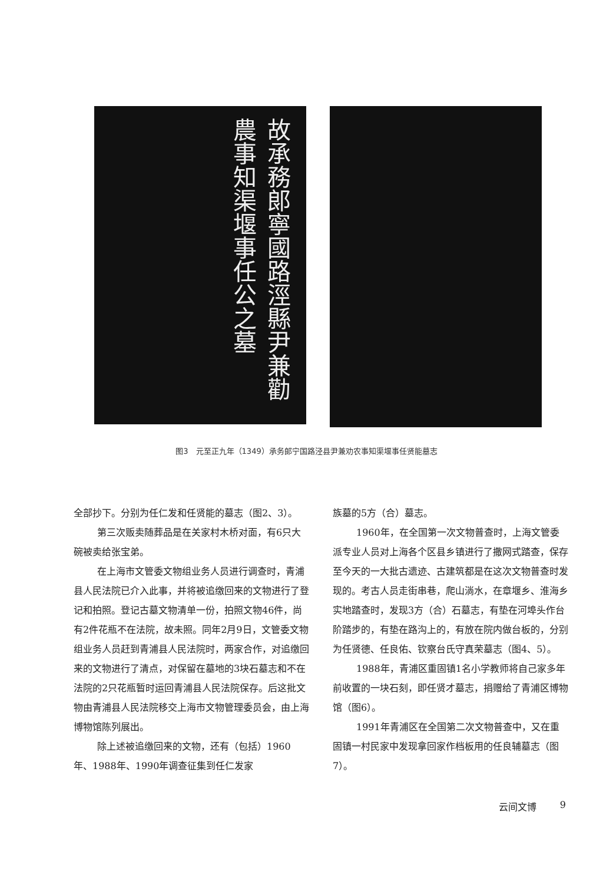故承務郎寧國路涇縣尹兼勸農事知渠堰事任公之墓
图3　元至正九年（1349）承务郎宁国路泾县尹兼劝农事知渠堰事任贤能墓志
全部抄下。分别为任仁发和任贤能的墓志（图2、3）。
第三次贩卖随葬品是在关家村木桥对面，有6只大碗被卖给张宝弟。
在上海市文管委文物组业务人员进行调查时，青浦县人民法院已介入此事，并将被追缴回来的文物进行了登记和拍照。登记古墓文物清单一份，拍照文物46件，尚有2件花瓶不在法院，故未照。同年2月9日，文管委文物组业务人员赶到青浦县人民法院时，两家合作，对追缴回来的文物进行了清点，对保留在墓地的3块石墓志和不在法院的2只花瓶暂时运回青浦县人民法院保存。后这批文物由青浦县人民法院移交上海市文物管理委员会，由上海博物馆陈列展出。
除上述被追缴回来的文物，还有（包括）1960年、1988年、1990年调查征集到任仁发家
族墓的5方（合）墓志。
1960年，在全国第一次文物普查时，上海文管委派专业人员对上海各个区县乡镇进行了撒网式踏查，保存至今天的一大批古遗迹、古建筑都是在这次文物普查时发现的。考古人员走街串巷，爬山淌水，在章堰乡、淮海乡实地踏查时，发现3方（合）石墓志，有垫在河埠头作台阶踏步的，有垫在路沟上的，有放在院内做台板的，分别为任贤德、任良佑、钦察台氏守真荣墓志（图4、5）。
1988年，青浦区重固镇1名小学教师将自己家多年前收置的一块石刻，即任贤才墓志，捐赠给了青浦区博物馆（图6）。
1991年青浦区在全国第二次文物普查中，又在重固镇一村民家中发现拿回家作档板用的任良辅墓志（图7）。
云间文博 9